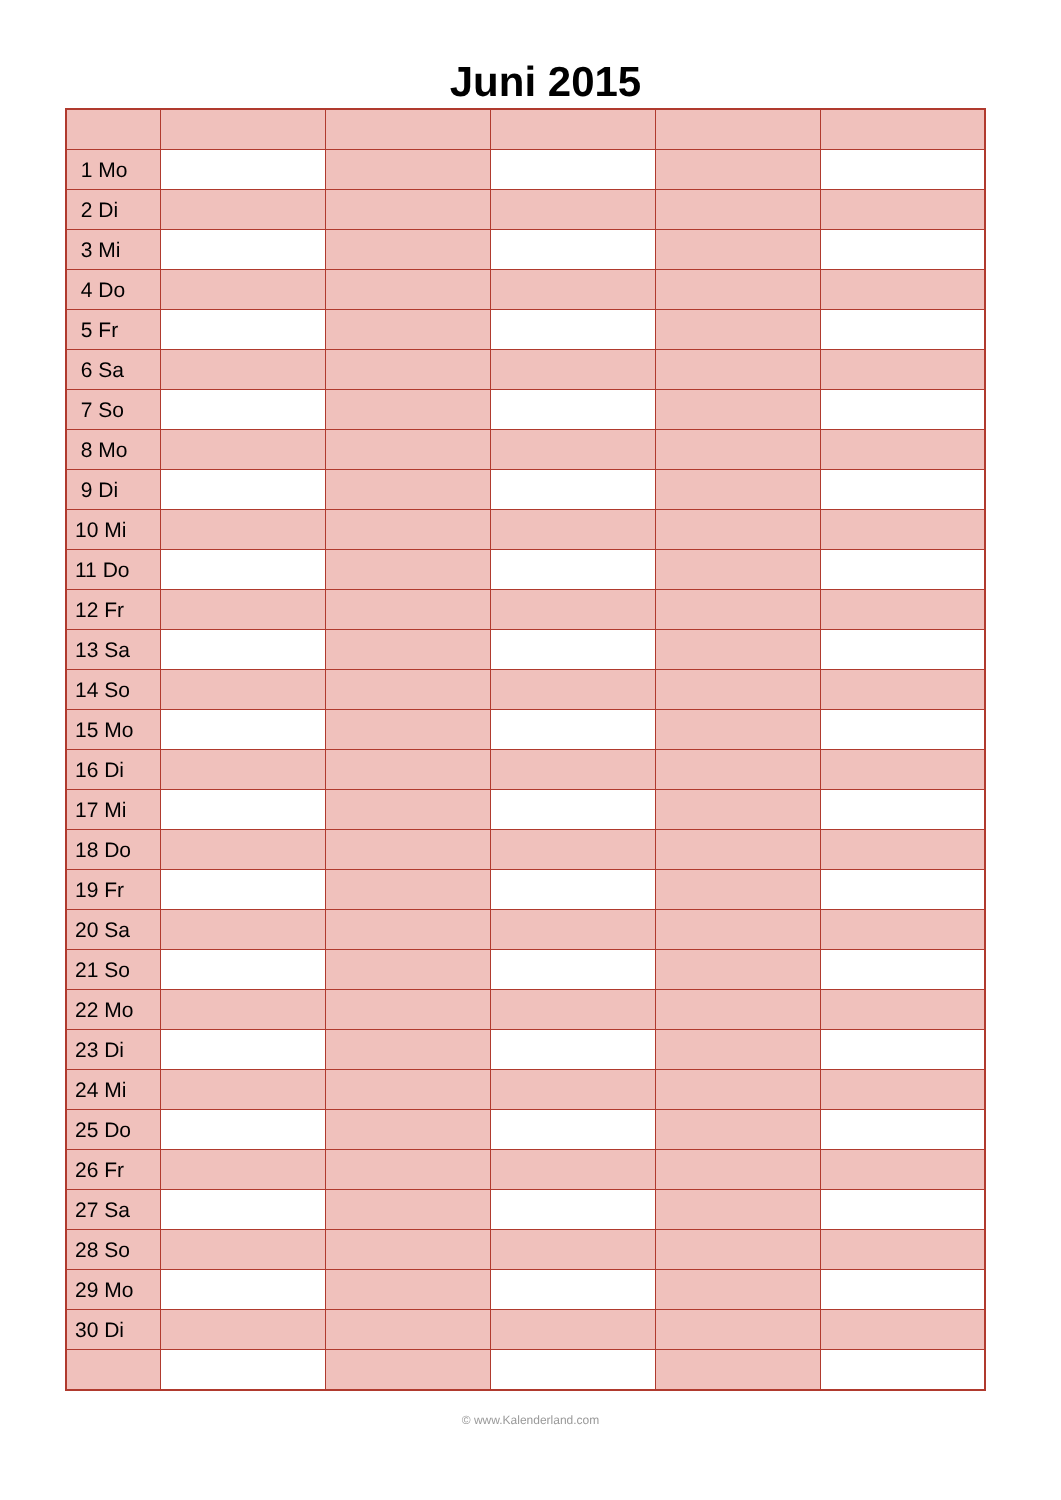Juni 2015
| 1 Mo | | | | | |
| 2 Di | | | | | |
| 3 Mi | | | | | |
| 4 Do | | | | | |
| 5 Fr | | | | | |
| 6 Sa | | | | | |
| 7 So | | | | | |
| 8 Mo | | | | | |
| 9 Di | | | | | |
| 10 Mi | | | | | |
| 11 Do | | | | | |
| 12 Fr | | | | | |
| 13 Sa | | | | | |
| 14 So | | | | | |
| 15 Mo | | | | | |
| 16 Di | | | | | |
| 17 Mi | | | | | |
| 18 Do | | | | | |
| 19 Fr | | | | | |
| 20 Sa | | | | | |
| 21 So | | | | | |
| 22 Mo | | | | | |
| 23 Di | | | | | |
| 24 Mi | | | | | |
| 25 Do | | | | | |
| 26 Fr | | | | | |
| 27 Sa | | | | | |
| 28 So | | | | | |
| 29 Mo | | | | | |
| 30 Di | | | | | |
© www.Kalenderland.com